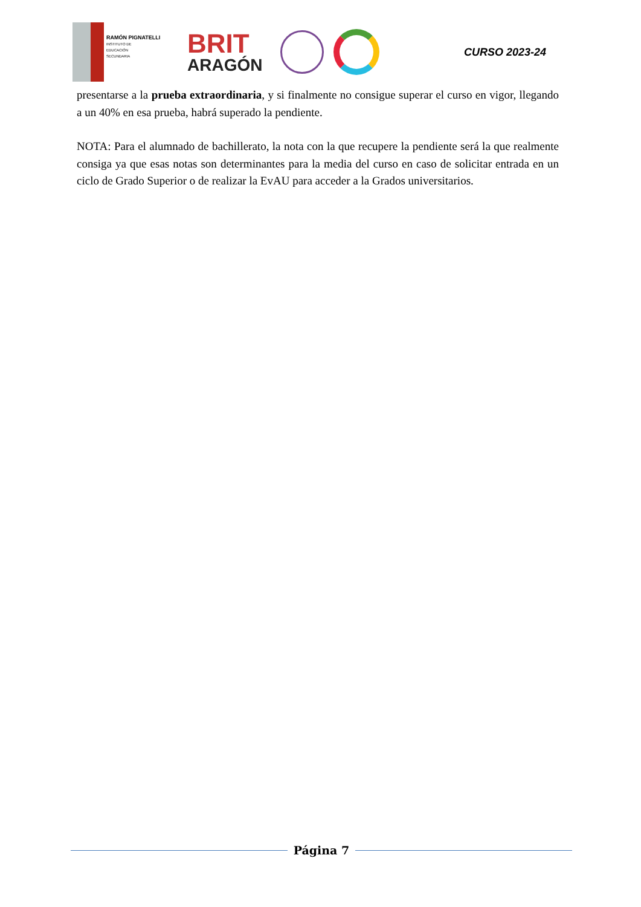RAMÓN PIGNATELLI
INSTITUTO DE
EDUCACIÓN
SECUNDARIA
BRIT
ARAGÓN
CURSO 2023-24
presentarse a la prueba extraordinaria, y si finalmente no consigue superar el curso en vigor, llegando a un 40% en esa prueba, habrá superado la pendiente.
NOTA: Para el alumnado de bachillerato, la nota con la que recupere la pendiente será la que realmente consiga ya que esas notas son determinantes para la media del curso en caso de solicitar entrada en un ciclo de Grado Superior o de realizar la EvAU para acceder a la Grados universitarios.
Página 7